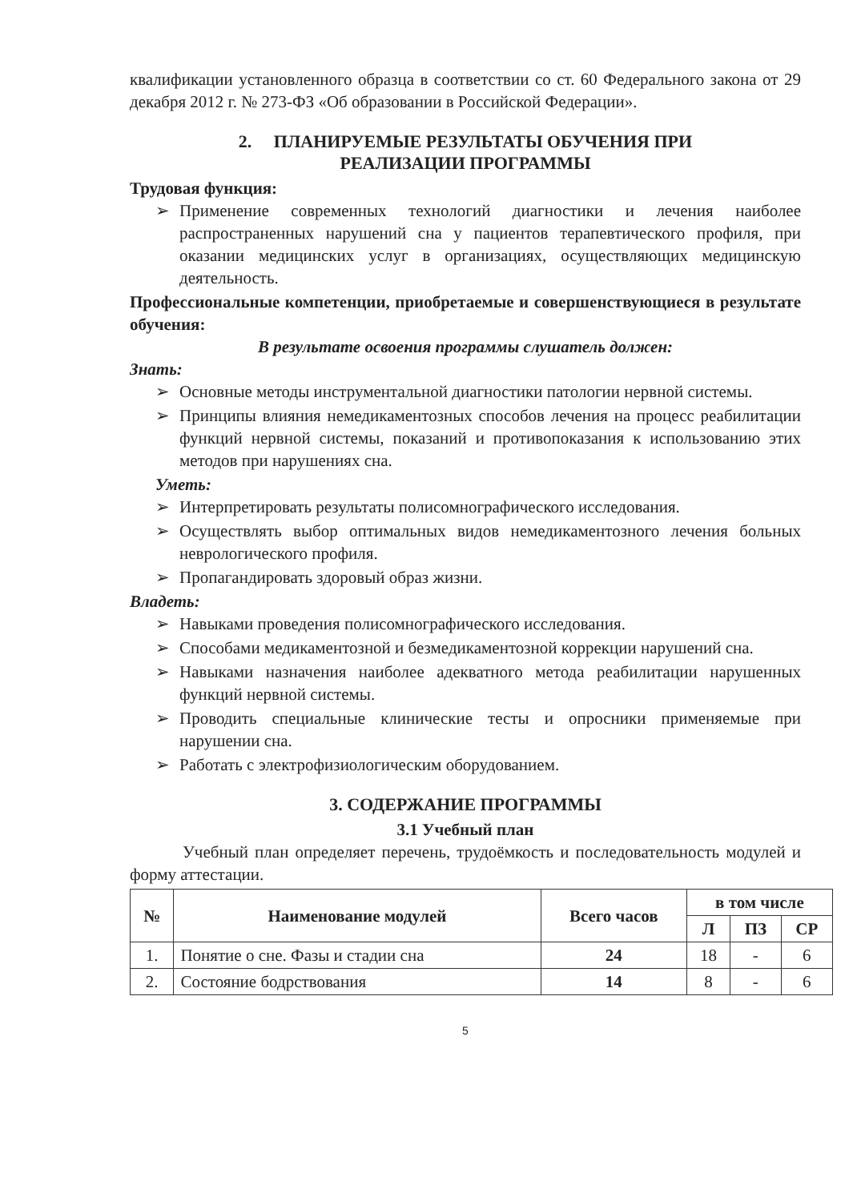квалификации установленного образца в соответствии со ст. 60 Федерального закона от 29 декабря 2012 г. № 273-ФЗ «Об образовании в Российской Федерации».
2. ПЛАНИРУЕМЫЕ РЕЗУЛЬТАТЫ ОБУЧЕНИЯ ПРИ
РЕАЛИЗАЦИИ ПРОГРАММЫ
Трудовая функция:
➢ Применение современных технологий диагностики и лечения наиболее распространенных нарушений сна у пациентов терапевтического профиля, при оказании медицинских услуг в организациях, осуществляющих медицинскую деятельность.
Профессиональные компетенции, приобретаемые и совершенствующиеся в результате обучения:
В результате освоения программы слушатель должен:
Знать:
➢ Основные методы инструментальной диагностики патологии нервной системы.
➢ Принципы влияния немедикаментозных способов лечения на процесс реабилитации функций нервной системы, показаний и противопоказания к использованию этих методов при нарушениях сна.
Уметь:
➢ Интерпретировать результаты полисомнографического исследования.
➢ Осуществлять выбор оптимальных видов немедикаментозного лечения больных неврологического профиля.
➢ Пропагандировать здоровый образ жизни.
Владеть:
➢ Навыками проведения полисомнографического исследования.
➢ Способами медикаментозной и безмедикаментозной коррекции нарушений сна.
➢ Навыками назначения наиболее адекватного метода реабилитации нарушенных функций нервной системы.
➢ Проводить специальные клинические тесты и опросники применяемые при нарушении сна.
➢ Работать с электрофизиологическим оборудованием.
3. СОДЕРЖАНИЕ ПРОГРАММЫ
3.1 Учебный план
Учебный план определяет перечень, трудоёмкость и последовательность модулей и форму аттестации.
| № | Наименование модулей | Всего часов | в том числе | | |
| --- | --- | --- | --- | --- | --- |
| | | | Л | ПЗ | СР |
| 1. | Понятие о сне. Фазы и стадии сна | 24 | 18 | - | 6 |
| 2. | Состояние бодрствования | 14 | 8 | - | 6 |
5